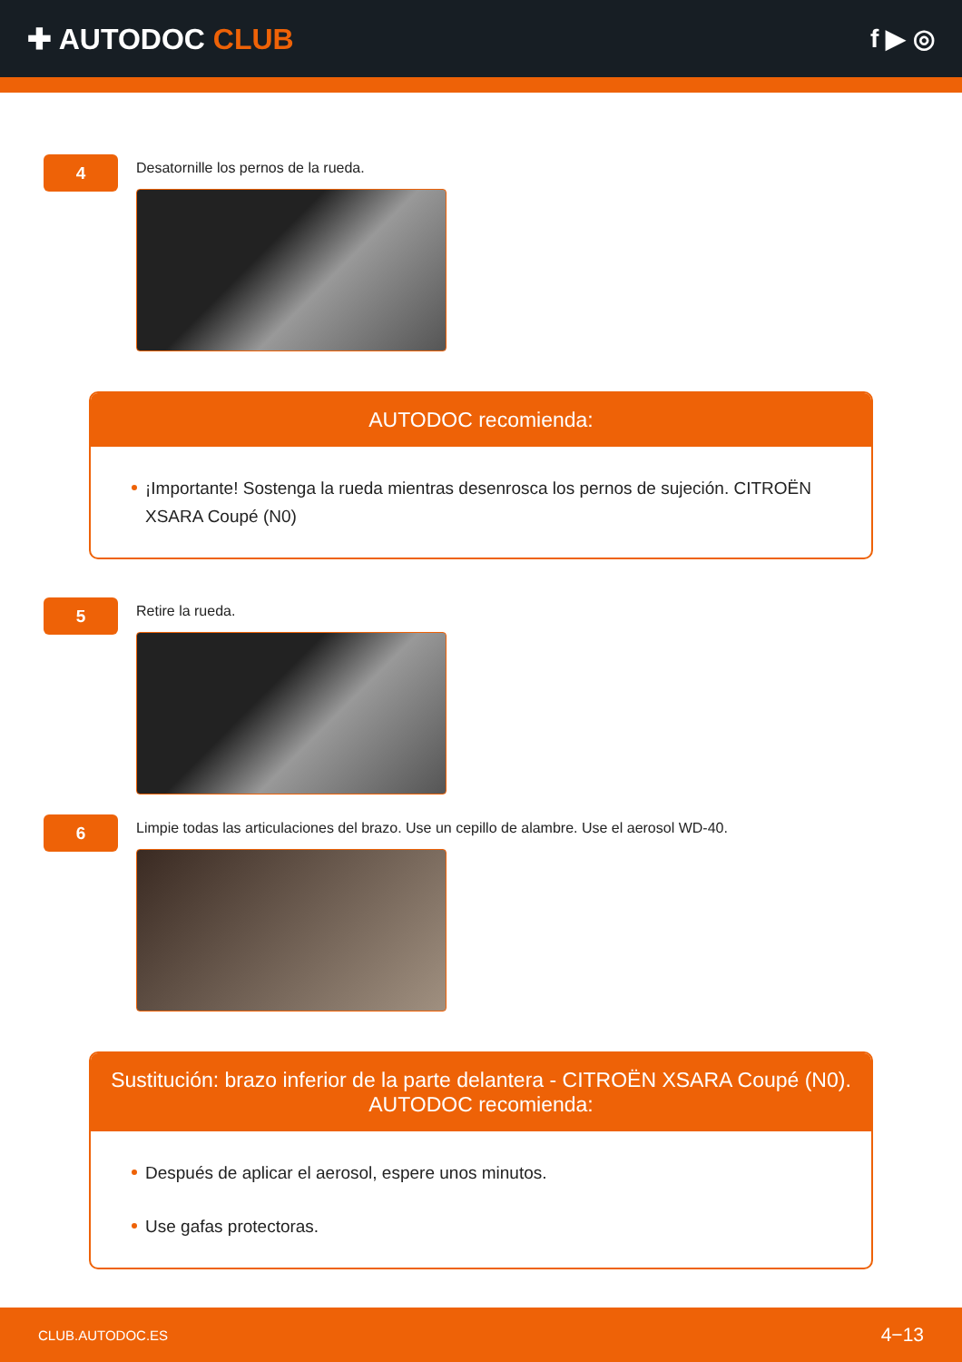✚ AUTODOC CLUB f ▶ ◎
4
Desatornille los pernos de la rueda.
AUTODOC recomienda:
¡Importante! Sostenga la rueda mientras desenrosca los pernos de sujeción. CITROËN XSARA Coupé (N0)
5
Retire la rueda.
6
Limpie todas las articulaciones del brazo. Use un cepillo de alambre. Use el aerosol WD-40.
Sustitución: brazo inferior de la parte delantera - CITROËN XSARA Coupé (N0).
AUTODOC recomienda:
Después de aplicar el aerosol, espere unos minutos.
Use gafas protectoras.
CLUB.AUTODOC.ES 4−13